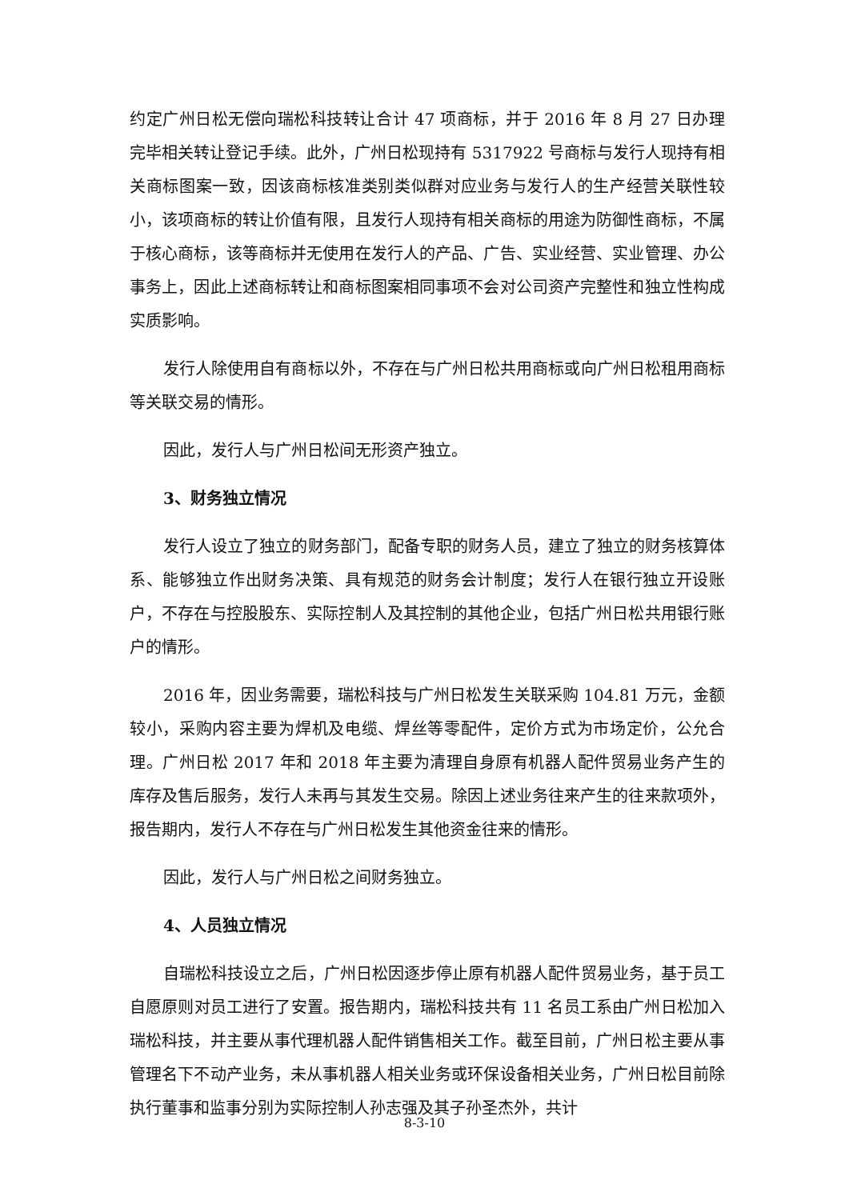约定广州日松无偿向瑞松科技转让合计 47 项商标，并于 2016 年 8 月 27 日办理完毕相关转让登记手续。此外，广州日松现持有 5317922 号商标与发行人现持有相关商标图案一致，因该商标核准类别类似群对应业务与发行人的生产经营关联性较小，该项商标的转让价值有限，且发行人现持有相关商标的用途为防御性商标，不属于核心商标，该等商标并无使用在发行人的产品、广告、实业经营、实业管理、办公事务上，因此上述商标转让和商标图案相同事项不会对公司资产完整性和独立性构成实质影响。
发行人除使用自有商标以外，不存在与广州日松共用商标或向广州日松租用商标等关联交易的情形。
因此，发行人与广州日松间无形资产独立。
3、财务独立情况
发行人设立了独立的财务部门，配备专职的财务人员，建立了独立的财务核算体系、能够独立作出财务决策、具有规范的财务会计制度；发行人在银行独立开设账户，不存在与控股股东、实际控制人及其控制的其他企业，包括广州日松共用银行账户的情形。
2016 年，因业务需要，瑞松科技与广州日松发生关联采购 104.81 万元，金额较小，采购内容主要为焊机及电缆、焊丝等零配件，定价方式为市场定价，公允合理。广州日松 2017 年和 2018 年主要为清理自身原有机器人配件贸易业务产生的库存及售后服务，发行人未再与其发生交易。除因上述业务往来产生的往来款项外，报告期内，发行人不存在与广州日松发生其他资金往来的情形。
因此，发行人与广州日松之间财务独立。
4、人员独立情况
自瑞松科技设立之后，广州日松因逐步停止原有机器人配件贸易业务，基于员工自愿原则对员工进行了安置。报告期内，瑞松科技共有 11 名员工系由广州日松加入瑞松科技，并主要从事代理机器人配件销售相关工作。截至目前，广州日松主要从事管理名下不动产业务，未从事机器人相关业务或环保设备相关业务，广州日松目前除执行董事和监事分别为实际控制人孙志强及其子孙圣杰外，共计
8-3-10